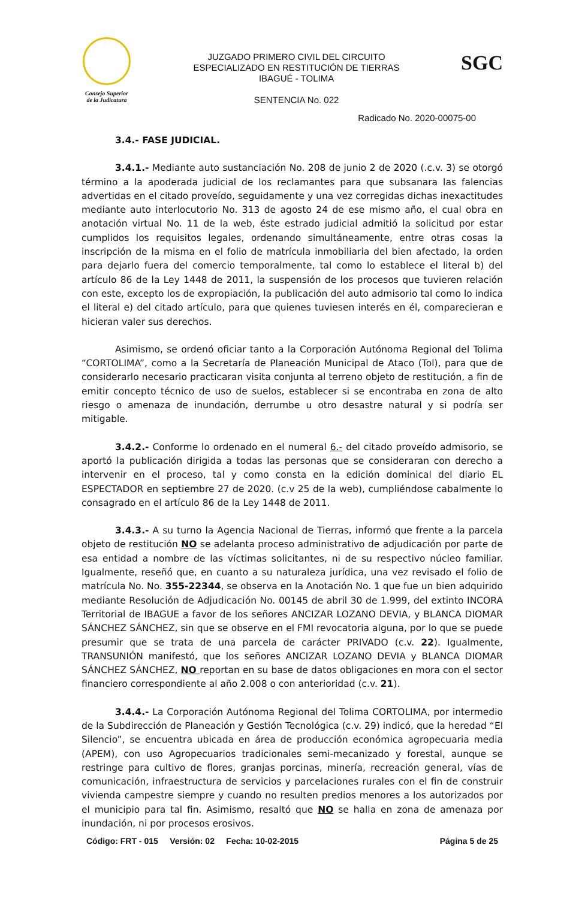Consejo Superior
de la Judicatura
JUZGADO PRIMERO CIVIL DEL CIRCUITO
ESPECIALIZADO EN RESTITUCIÓN DE TIERRAS
IBAGUÉ - TOLIMA
SENTENCIA No. 022
SGC
Radicado No. 2020-00075-00
3.4.- FASE JUDICIAL.
3.4.1.- Mediante auto sustanciación No. 208 de junio 2 de 2020 (.c.v. 3) se otorgó término a la apoderada judicial de los reclamantes para que subsanara las falencias advertidas en el citado proveído, seguidamente y una vez corregidas dichas inexactitudes mediante auto interlocutorio No. 313 de agosto 24 de ese mismo año, el cual obra en anotación virtual No. 11 de la web, éste estrado judicial admitió la solicitud por estar cumplidos los requisitos legales, ordenando simultáneamente, entre otras cosas la inscripción de la misma en el folio de matrícula inmobiliaria del bien afectado, la orden para dejarlo fuera del comercio temporalmente, tal como lo establece el literal b) del artículo 86 de la Ley 1448 de 2011, la suspensión de los procesos que tuvieren relación con este, excepto los de expropiación, la publicación del auto admisorio tal como lo indica el literal e) del citado artículo, para que quienes tuviesen interés en él, comparecieran e hicieran valer sus derechos.
Asimismo, se ordenó oficiar tanto a la Corporación Autónoma Regional del Tolima “CORTOLIMA”, como a la Secretaría de Planeación Municipal de Ataco (Tol), para que de considerarlo necesario practicaran visita conjunta al terreno objeto de restitución, a fin de emitir concepto técnico de uso de suelos, establecer si se encontraba en zona de alto riesgo o amenaza de inundación, derrumbe u otro desastre natural y si podría ser mitigable.
3.4.2.- Conforme lo ordenado en el numeral 6.- del citado proveído admisorio, se aportó la publicación dirigida a todas las personas que se consideraran con derecho a intervenir en el proceso, tal y como consta en la edición dominical del diario EL ESPECTADOR en septiembre 27 de 2020. (c.v 25 de la web), cumpliéndose cabalmente lo consagrado en el artículo 86 de la Ley 1448 de 2011.
3.4.3.- A su turno la Agencia Nacional de Tierras, informó que frente a la parcela objeto de restitución NO se adelanta proceso administrativo de adjudicación por parte de esa entidad a nombre de las víctimas solicitantes, ni de su respectivo núcleo familiar. Igualmente, reseñó que, en cuanto a su naturaleza jurídica, una vez revisado el folio de matrícula No. No. 355-22344, se observa en la Anotación No. 1 que fue un bien adquirido mediante Resolución de Adjudicación No. 00145 de abril 30 de 1.999, del extinto INCORA Territorial de IBAGUE a favor de los señores ANCIZAR LOZANO DEVIA, y BLANCA DIOMAR SÁNCHEZ SÁNCHEZ, sin que se observe en el FMI revocatoria alguna, por lo que se puede presumir que se trata de una parcela de carácter PRIVADO (c.v. 22). Igualmente, TRANSUNIÓN manifestó, que los señores ANCIZAR LOZANO DEVIA y BLANCA DIOMAR SÁNCHEZ SÁNCHEZ, NO reportan en su base de datos obligaciones en mora con el sector financiero correspondiente al año 2.008 o con anterioridad (c.v. 21).
3.4.4.- La Corporación Autónoma Regional del Tolima CORTOLIMA, por intermedio de la Subdirección de Planeación y Gestión Tecnológica (c.v. 29) indicó, que la heredad “El Silencio”, se encuentra ubicada en área de producción económica agropecuaria media (APEM), con uso Agropecuarios tradicionales semi-mecanizado y forestal, aunque se restringe para cultivo de flores, granjas porcinas, minería, recreación general, vías de comunicación, infraestructura de servicios y parcelaciones rurales con el fin de construir vivienda campestre siempre y cuando no resulten predios menores a los autorizados por el municipio para tal fin. Asimismo, resaltó que NO se halla en zona de amenaza por inundación, ni por procesos erosivos.
Código: FRT - 015 Versión: 02 Fecha: 10-02-2015 Página 5 de 25